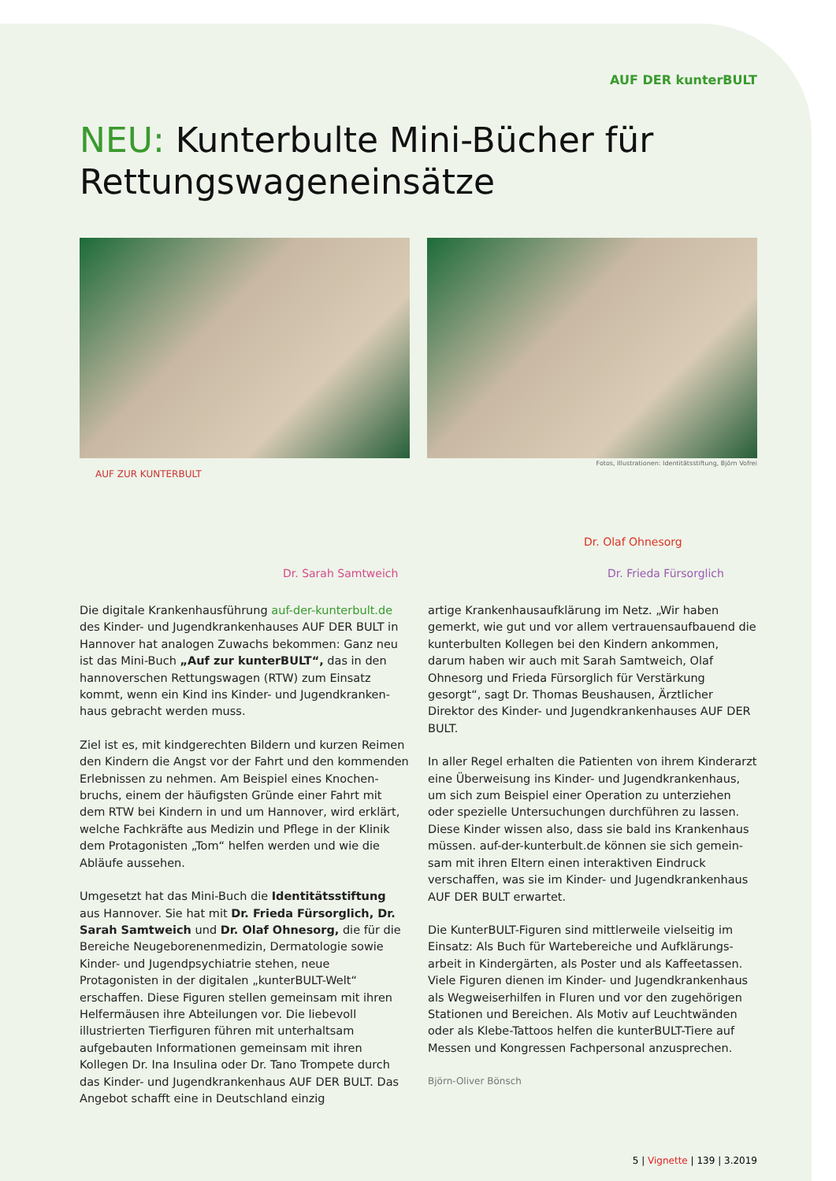AUF DER kunterBULT
NEU: Kunterbulte Mini-Bücher für Rettungswageneinsätze
Fotos, Illustrationen: Identitätsstiftung, Björn Vofrei
AUF ZUR KUNTERBULT
Dr. Sarah Samtweich
Dr. Olaf Ohnesorg
Dr. Frieda Fürsorglich
Die digitale Krankenhausführung auf-der-kunterbult.de des Kinder- und Jugendkrankenhauses AUF DER BULT in Hannover hat analogen Zuwachs bekommen: Ganz neu ist das Mini-Buch „Auf zur kunterBULT“, das in den hannoverschen Rettungswagen (RTW) zum Einsatz kommt, wenn ein Kind ins Kinder- und Jugendkranken­haus gebracht werden muss.
Ziel ist es, mit kindgerechten Bildern und kurzen Reimen den Kindern die Angst vor der Fahrt und den kommenden Erlebnissen zu nehmen. Am Beispiel eines Knochen­bruchs, einem der häufigsten Gründe einer Fahrt mit dem RTW bei Kindern in und um Hannover, wird erklärt, welche Fachkräfte aus Medizin und Pflege in der Klinik dem Protagonisten „Tom“ helfen werden und wie die Abläufe aussehen.
Umgesetzt hat das Mini-Buch die Identitätsstiftung aus Hannover. Sie hat mit Dr. Frieda Fürsorglich, Dr. Sarah Samtweich und Dr. Olaf Ohnesorg, die für die Bereiche Neugeborenenmedizin, Dermatologie sowie Kinder- und Jugendpsychiatrie stehen, neue Protagonisten in der digitalen „kunterBULT-Welt“ erschaffen. Diese Figuren stellen gemeinsam mit ihren Helfermäusen ihre Ab­teilungen vor. Die liebevoll illustrierten Tierfiguren führen mit unterhaltsam aufgebauten Informationen gemeinsam mit ihren Kollegen Dr. Ina Insulina oder Dr. Tano Trompete durch das Kinder- und Jugendkrankenhaus AUF DER BULT. Das Angebot schafft eine in Deutschland einzig­
artige Krankenhausaufklärung im Netz. „Wir haben gemerkt, wie gut und vor allem vertrauensaufbauend die kunterbulten Kollegen bei den Kindern ankommen, darum haben wir auch mit Sarah Samtweich, Olaf Ohnesorg und Frieda Fürsorglich für Verstärkung gesorgt“, sagt Dr. Thomas Beushausen, Ärztlicher Direktor des Kinder- und Jugendkrankenhauses AUF DER BULT.
In aller Regel erhalten die Patienten von ihrem Kinderarzt eine Überweisung ins Kinder- und Jugendkrankenhaus, um sich zum Beispiel einer Operation zu unterziehen oder spezielle Untersuchungen durchführen zu lassen. Diese Kinder wissen also, dass sie bald ins Krankenhaus müssen. auf-der-kunterbult.de können sie sich gemein­sam mit ihren Eltern einen interaktiven Eindruck verschaffen, was sie im Kinder- und Jugendkrankenhaus AUF DER BULT erwartet.
Die KunterBULT-Figuren sind mittlerweile vielseitig im Einsatz: Als Buch für Wartebereiche und Aufklärungs­arbeit in Kindergärten, als Poster und als Kaffeetassen. Viele Figuren dienen im Kinder- und Jugendkrankenhaus als Wegweiserhilfen in Fluren und vor den zugehörigen Stationen und Bereichen. Als Motiv auf Leuchtwänden oder als Klebe-Tattoos helfen die kunterBULT-Tiere auf Messen und Kongressen Fachpersonal anzusprechen.
Björn-Oliver Bönsch
5 | Vignette | 139 | 3.2019